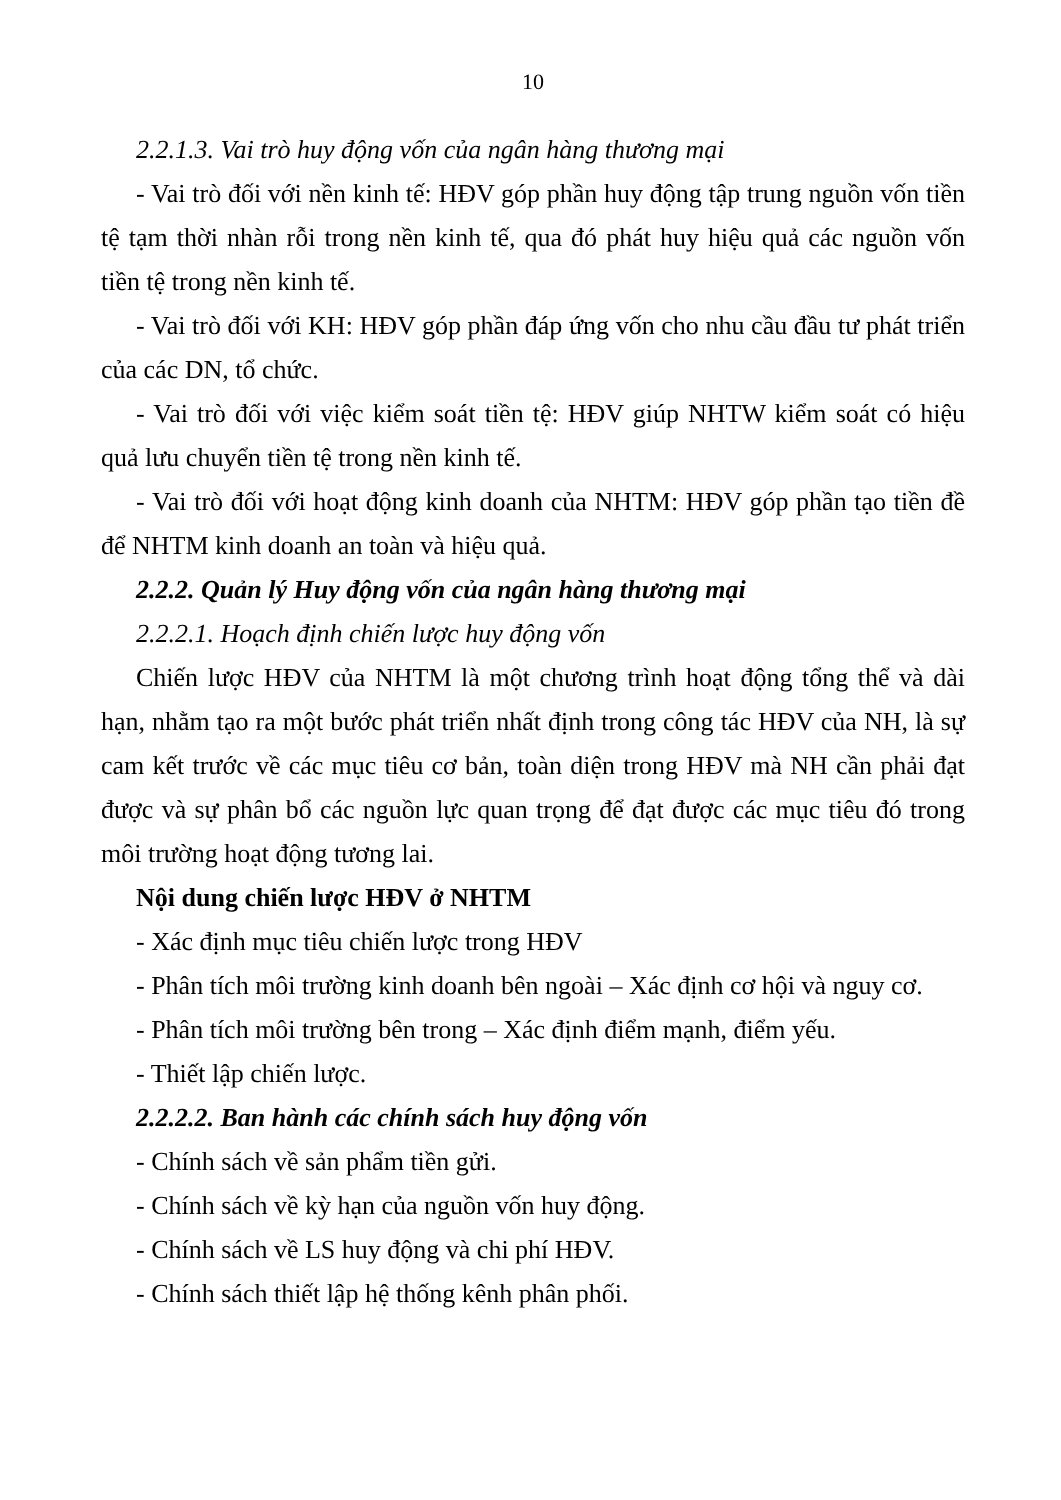10
2.2.1.3. Vai trò huy động vốn của ngân hàng thương mại
- Vai trò đối với nền kinh tế: HĐV góp phần huy động tập trung nguồn vốn tiền tệ tạm thời nhàn rỗi trong nền kinh tế, qua đó phát huy hiệu quả các nguồn vốn tiền tệ trong nền kinh tế.
- Vai trò đối với KH: HĐV góp phần đáp ứng vốn cho nhu cầu đầu tư phát triển của các DN, tổ chức.
- Vai trò đối với việc kiểm soát tiền tệ: HĐV giúp NHTW kiểm soát có hiệu quả lưu chuyển tiền tệ trong nền kinh tế.
- Vai trò đối với hoạt động kinh doanh của NHTM: HĐV góp phần tạo tiền đề để NHTM kinh doanh an toàn và hiệu quả.
2.2.2. Quản lý Huy động vốn của ngân hàng thương mại
2.2.2.1. Hoạch định chiến lược huy động vốn
Chiến lược HĐV của NHTM là một chương trình hoạt động tổng thể và dài hạn, nhằm tạo ra một bước phát triển nhất định trong công tác HĐV của NH, là sự cam kết trước về các mục tiêu cơ bản, toàn diện trong HĐV mà NH cần phải đạt được và sự phân bổ các nguồn lực quan trọng để đạt được các mục tiêu đó trong môi trường hoạt động tương lai.
Nội dung chiến lược HĐV ở NHTM
- Xác định mục tiêu chiến lược trong HĐV
- Phân tích môi trường kinh doanh bên ngoài – Xác định cơ hội và nguy cơ.
- Phân tích môi trường bên trong – Xác định điểm mạnh, điểm yếu.
- Thiết lập chiến lược.
2.2.2.2. Ban hành các chính sách huy động vốn
- Chính sách về sản phẩm tiền gửi.
- Chính sách về kỳ hạn của nguồn vốn huy động.
- Chính sách về LS huy động và chi phí HĐV.
- Chính sách thiết lập hệ thống kênh phân phối.